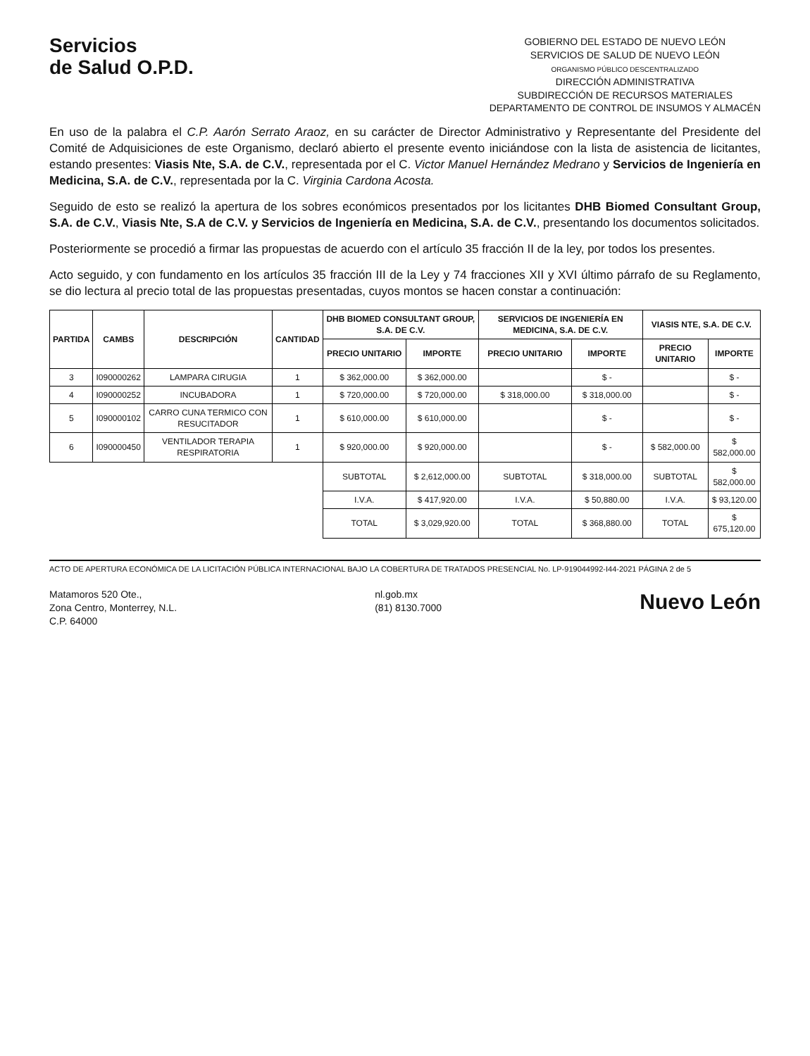Servicios
de Salud O.P.D.
GOBIERNO DEL ESTADO DE NUEVO LEÓN
SERVICIOS DE SALUD DE NUEVO LEÓN
ORGANISMO PÚBLICO DESCENTRALIZADO
DIRECCIÓN ADMINISTRATIVA
SUBDIRECCIÓN DE RECURSOS MATERIALES
DEPARTAMENTO DE CONTROL DE INSUMOS Y ALMACÉN
En uso de la palabra el C.P. Aarón Serrato Araoz, en su carácter de Director Administrativo y Representante del Presidente del Comité de Adquisiciones de este Organismo, declaró abierto el presente evento iniciándose con la lista de asistencia de licitantes, estando presentes: Viasis Nte, S.A. de C.V., representada por el C. Victor Manuel Hernández Medrano y Servicios de Ingeniería en Medicina, S.A. de C.V., representada por la C. Virginia Cardona Acosta.
Seguido de esto se realizó la apertura de los sobres económicos presentados por los licitantes DHB Biomed Consultant Group, S.A. de C.V., Viasis Nte, S.A de C.V. y Servicios de Ingeniería en Medicina, S.A. de C.V., presentando los documentos solicitados.
Posteriormente se procedió a firmar las propuestas de acuerdo con el artículo 35 fracción II de la ley, por todos los presentes.
Acto seguido, y con fundamento en los artículos 35 fracción III de la Ley y 74 fracciones XII y XVI último párrafo de su Reglamento, se dio lectura al precio total de las propuestas presentadas, cuyos montos se hacen constar a continuación:
| PARTIDA | CAMBS | DESCRIPCIÓN | CANTIDAD | DHB BIOMED CONSULTANT GROUP, S.A. DE C.V. | | SERVICIOS DE INGENIERÍA EN MEDICINA, S.A. DE C.V. | | VIASIS NTE, S.A. DE C.V. | |
| --- | --- | --- | --- | --- | --- | --- | --- | --- | --- |
| | | | | PRECIO UNITARIO | IMPORTE | PRECIO UNITARIO | IMPORTE | PRECIO UNITARIO | IMPORTE |
| 3 | I090000262 | LAMPARA CIRUGIA | 1 | $ 362,000.00 | $ 362,000.00 | | $ - | | $ - |
| 4 | I090000252 | INCUBADORA | 1 | $ 720,000.00 | $ 720,000.00 | $ 318,000.00 | $ 318,000.00 | | $ - |
| 5 | I090000102 | CARRO CUNA TERMICO CON RESUCITADOR | 1 | $ 610,000.00 | $ 610,000.00 | | $ - | | $ - |
| 6 | I090000450 | VENTILADOR TERAPIA RESPIRATORIA | 1 | $ 920,000.00 | $ 920,000.00 | | $ - | $ 582,000.00 | $ 582,000.00 |
| | | | | SUBTOTAL | $ 2,612,000.00 | SUBTOTAL | $ 318,000.00 | SUBTOTAL | $ 582,000.00 |
| | | | | I.V.A. | $ 417,920.00 | I.V.A. | $ 50,880.00 | I.V.A. | $ 93,120.00 |
| | | | | TOTAL | $ 3,029,920.00 | TOTAL | $ 368,880.00 | TOTAL | $ 675,120.00 |
ACTO DE APERTURA ECONÓMICA DE LA LICITACIÓN PÚBLICA INTERNACIONAL BAJO LA COBERTURA DE TRATADOS PRESENCIAL No. LP-919044992-I44-2021 PÁGINA 2 de 5
Matamoros 520 Ote.,
Zona Centro, Monterrey, N.L.
C.P. 64000
nl.gob.mx
(81) 8130.7000
Nuevo León